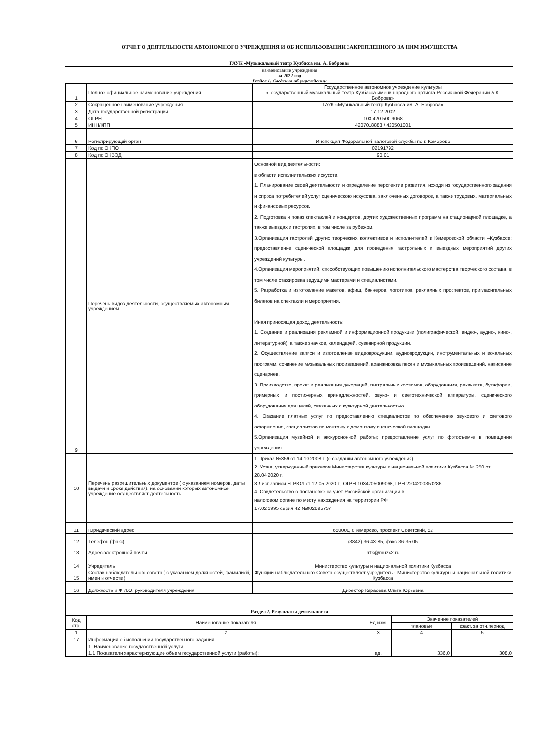ОТЧЕТ О ДЕЯТЕЛЬНОСТИ АВТОНОМНОГО УЧРЕЖДЕНИЯ И ОБ ИСПОЛЬЗОВАНИИ ЗАКРЕПЛЕННОГО ЗА НИМ ИМУЩЕСТВА
ГАУК «Музыкальный театр Кузбасса им. А. Боброва»
наименование учреждения
за 2022 год
Раздел 1. Сведения об учреждении
| 1 | Полное официальное наименование учреждения | Государственное автономное учреждение культуры «Государственный музыкальный театр Кузбасса имени народного артиста Российской Федерации А.К. Боброва» |
| 2 | Сокращенное наименование учреждения | ГАУК «Музыкальный театр Кузбасса им. А. Боброва» |
| 3 | Дата государственной регистрации | 17.12.2002 |
| 4 | ОГРН | 103.420.500.9068 |
| 5 | ИНН/КПП | 4207018883 / 420501001 |
| 6 | Регистрирующий орган | Инспекция Федеральной налоговой службы по г. Кемерово |
| 7 | Код по ОКПО | 02191792 |
| 8 | Код по ОКВЭД | 90.01 |
| 9 | Перечень видов деятельности, осуществляемых автономным учреждением | Основной вид деятельности: в области исполнительских искусств. 1. Планирование своей деятельности и определение перспектив развития, исходя из государственного задания и спроса потребителей услуг сценического искусства, заключенных договоров, а также трудовых, материальных и финансовых ресурсов. 2. Подготовка и показ спектаклей и концертов, других художественных программ на стационарной площадке, а также выездах и гастролях, в том числе за рубежом. 3.Организация гастролей других творческих коллективов и исполнителей в Кемеровской области –Кузбассе; предоставление сценической площадки для проведения гастрольных и выездных мероприятий других учреждений культуры. 4.Организация мероприятий, способствующих повышению исполнительского мастерства творческого состава, в том числе стажировка ведущими мастерами и специалистами. 5. Разработка и изготовление макетов, афиш, баннеров, логотипов, рекламных проспектов, пригласительных билетов на спектакли и мероприятия. Иная приносящая доход деятельность: 1. Создание и реализация рекламной и информационной продукции (полиграфической, видео-, аудио-, кино-, литературной), а также значков, календарей, сувенирной продукции. 2. Осуществление записи и изготовление видеопродукции, аудиопродукции, инструментальных и вокальных программ, сочинение музыкальных произведений, аранжировка песен и музыкальных произведений, написание сценариев. 3. Производство, прокат и реализация декораций, театральных костюмов, оборудования, реквизита, бутафории, гримерных и постижерных принадлежностей, звуко- и светотехнической аппаратуры, сценического оборудования для целей, связанных с культурной деятельностью. 4. Оказание платных услуг по предоставлению специалистов по обеспечению звукового и светового оформления, специалистов по монтажу и демонтажу сценической площадки. 5.Организация музейной и экскурсионной работы; предоставление услуг по фотосъемке в помещении учреждения. |
| 10 | Перечень разрешительных документов ( с указанием номеров, даты выдачи и срока действия), на основании которых автономное учреждение осуществляет деятельность | 1.Приказ №359 от 14.10.2008 г. (о создании автономного учреждения) 2. Устав, утвержденный приказом Министерства культуры и национальной политики Кузбасса № 250 от 28.04.2020 г. 3.Лист записи ЕГРЮЛ от 12.05.2020 г., ОГРН 1034205009068, ГРН 2204200350286 4. Свидетельство о постановке на учет Российской организации в налоговом органе по месту нахождения на территории РФ 17.02.1995 серия 42 №002895737 |
| 11 | Юридический адрес | 650000, г.Кемерово, проспект Советский, 52 |
| 12 | Телефон (факс) | (3842) 36-43-85, факс 36-35-05 |
| 13 | Адрес электронной почты | mtk@muz42.ru |
| 14 | Учредитель | Министерство культуры и национальной политики Кузбасса |
| 15 | Состав наблюдательного совета ( с указанием должностей, фамилией, имен и отчеств ) | Функции наблюдательного Совета осуществляет учредитель - Министерство культуры и национальной политики Кузбасса |
| 16 | Должность и Ф.И.О. руководителя учреждения | Директор Карасева Ольга Юрьевна |
| Раздел 2. Результаты деятельности | | |
| Код стр. | Наименование показателя | Ед.изм. | Значение показателей | |
| --- | --- | --- | --- | --- |
| | | | плановые | факт. за отч.период |
| 1 | 2 | 3 | 4 | 5 |
| 17 | Информация об исполнении государственного задания | | | |
| | 1. Наименование государственной услуги | | | |
| | 1.1 Показатели характеризующие объем государственной услуги (работы): | ед. | 336,0 | 308,0 |